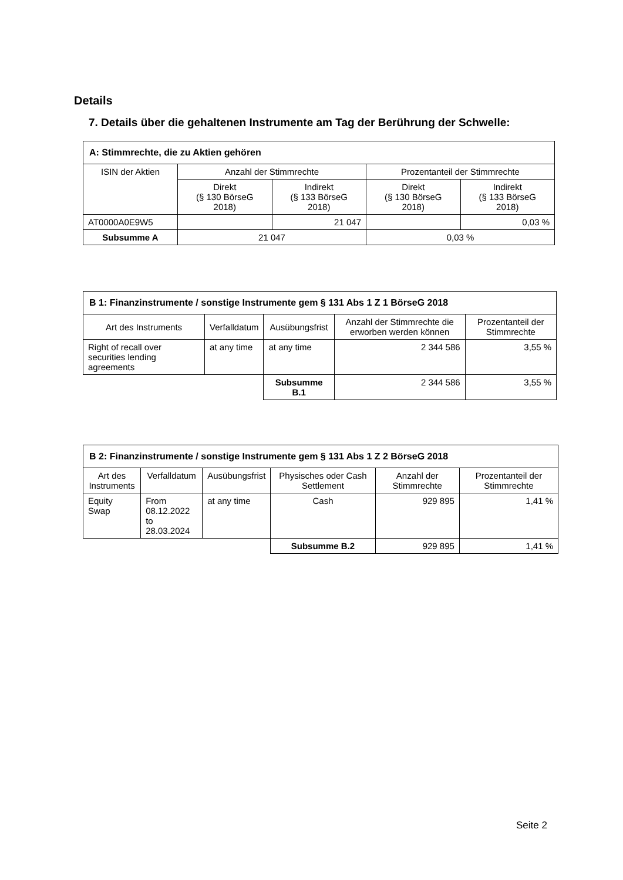Details
7. Details über die gehaltenen Instrumente am Tag der Berührung der Schwelle:
| A: Stimmrechte, die zu Aktien gehören | | | | |
| --- | --- | --- | --- | --- |
| ISIN der Aktien | Anzahl der Stimmrechte | | Prozentanteil der Stimmrechte | |
| | Direkt (§ 130 BörseG 2018) | Indirekt (§ 133 BörseG 2018) | Direkt (§ 130 BörseG 2018) | Indirekt (§ 133 BörseG 2018) |
| AT0000A0E9W5 | | 21 047 | | 0,03 % |
| Subsumme A | 21 047 | | 0,03 % | |
| B 1: Finanzinstrumente / sonstige Instrumente gem § 131 Abs 1 Z 1 BörseG 2018 | | | | |
| --- | --- | --- | --- | --- |
| Art des Instruments | Verfalldatum | Ausübungsfrist | Anzahl der Stimmrechte die erworben werden können | Prozentanteil der Stimmrechte |
| Right of recall over securities lending agreements | at any time | at any time | 2 344 586 | 3,55 % |
| | | Subsumme B.1 | 2 344 586 | 3,55 % |
| B 2: Finanzinstrumente / sonstige Instrumente gem § 131 Abs 1 Z 2 BörseG 2018 | | | | | |
| --- | --- | --- | --- | --- | --- |
| Art des Instruments | Verfalldatum | Ausübungsfrist | Physisches oder Cash Settlement | Anzahl der Stimmrechte | Prozentanteil der Stimmrechte |
| Equity Swap | From 08.12.2022 to 28.03.2024 | at any time | Cash | 929 895 | 1,41 % |
| | | | Subsumme B.2 | 929 895 | 1,41 % |
Seite 2